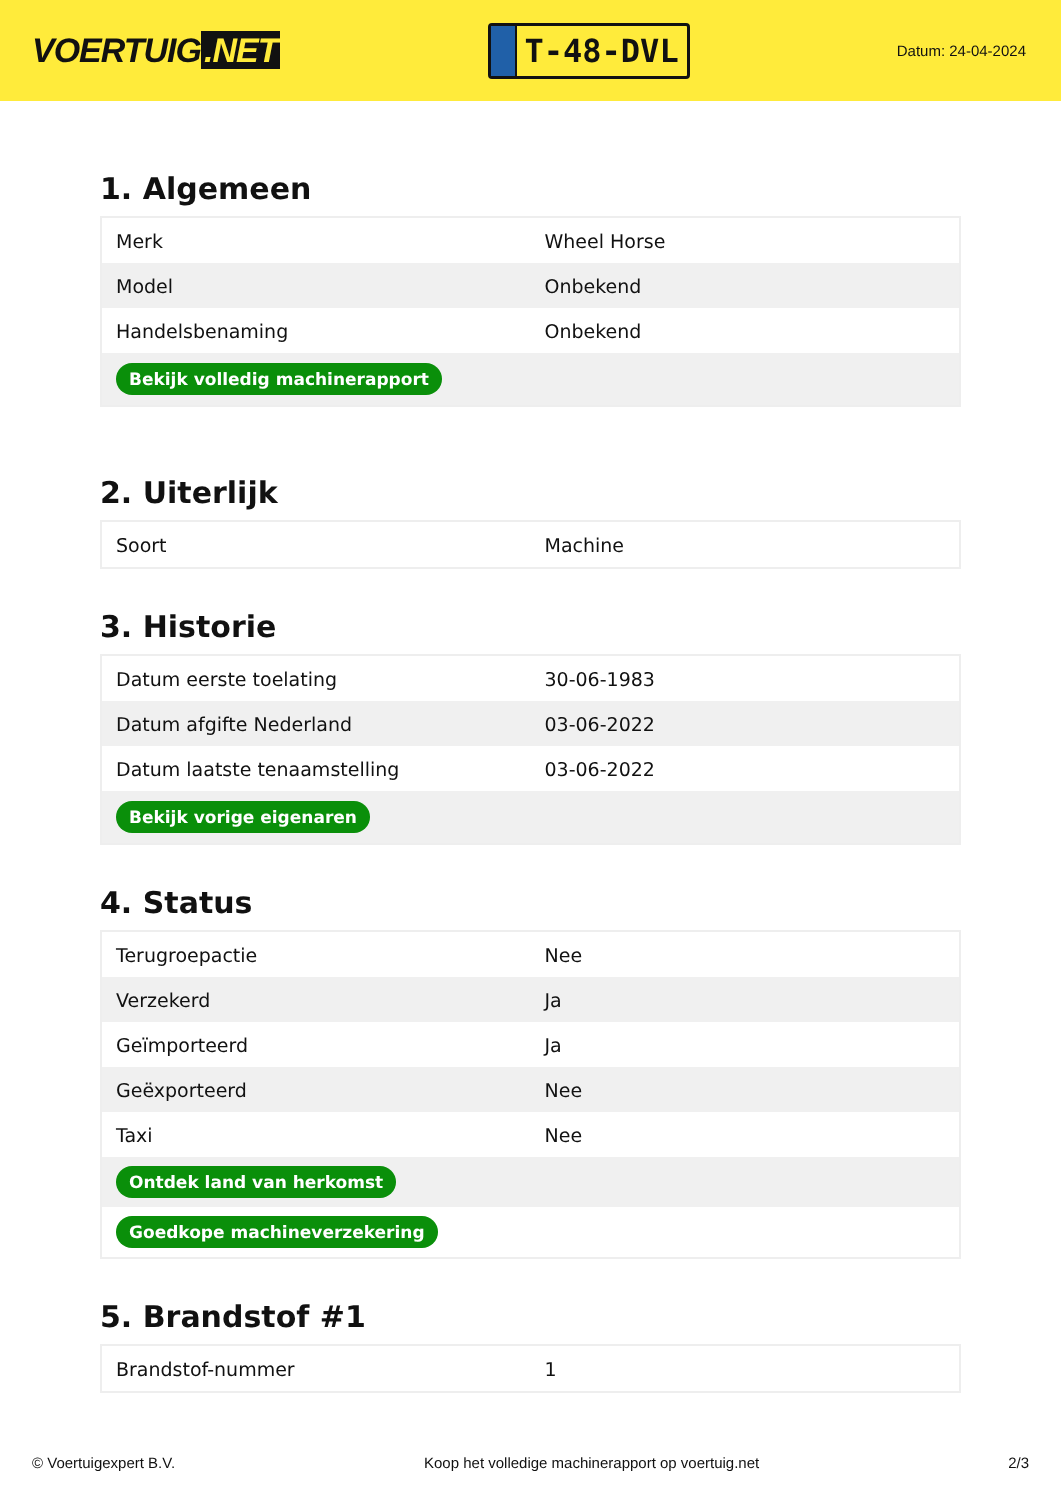VOERTUIG.NET
T-48-DVL
Datum: 24-04-2024
1. Algemeen
| Merk | Wheel Horse |
| Model | Onbekend |
| Handelsbenaming | Onbekend |
| Bekijk volledig machinerapport | |
2. Uiterlijk
| Soort | Machine |
3. Historie
| Datum eerste toelating | 30-06-1983 |
| Datum afgifte Nederland | 03-06-2022 |
| Datum laatste tenaamstelling | 03-06-2022 |
| Bekijk vorige eigenaren | |
4. Status
| Terugroepactie | Nee |
| Verzekerd | Ja |
| Geïmporteerd | Ja |
| Geëxporteerd | Nee |
| Taxi | Nee |
| Ontdek land van herkomst | |
| Goedkope machineverzekering | |
5. Brandstof #1
| Brandstof-nummer | 1 |
© Voertuigexpert B.V. Koop het volledige machinerapport op voertuig.net 2/3